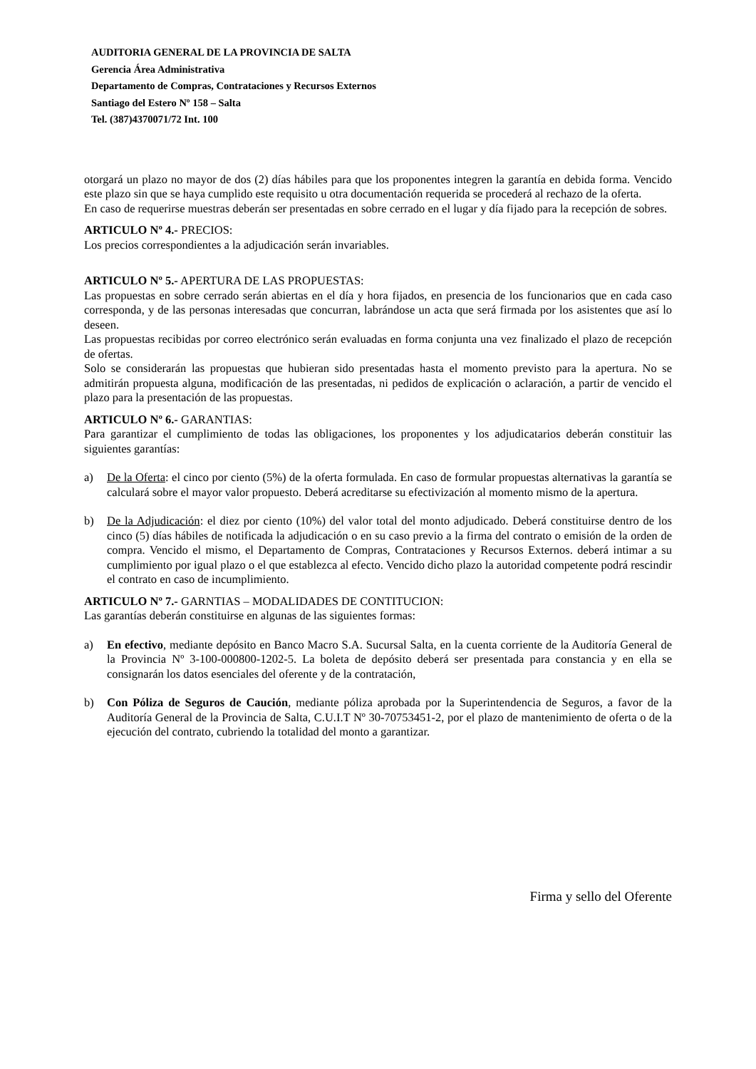AUDITORIA GENERAL DE LA PROVINCIA DE SALTA
Gerencia Área Administrativa
Departamento de Compras, Contrataciones y Recursos Externos
Santiago del Estero Nº 158 – Salta
Tel. (387)4370071/72 Int. 100
otorgará un plazo no mayor de dos (2) días hábiles para que los proponentes integren la garantía en debida forma. Vencido este plazo sin que se haya cumplido este requisito u otra documentación requerida se procederá al rechazo de la oferta.
En caso de requerirse muestras deberán ser presentadas en sobre cerrado en el lugar y día fijado para la recepción de sobres.
ARTICULO Nº 4.- PRECIOS:
Los precios correspondientes a la adjudicación serán invariables.
ARTICULO Nº 5.- APERTURA DE LAS PROPUESTAS:
Las propuestas en sobre cerrado serán abiertas en el día y hora fijados, en presencia de los funcionarios que en cada caso corresponda, y de las personas interesadas que concurran, labrándose un acta que será firmada por los asistentes que así lo deseen.
Las propuestas recibidas por correo electrónico serán evaluadas en forma conjunta una vez finalizado el plazo de recepción de ofertas.
Solo se considerarán las propuestas que hubieran sido presentadas hasta el momento previsto para la apertura. No se admitirán propuesta alguna, modificación de las presentadas, ni pedidos de explicación o aclaración, a partir de vencido el plazo para la presentación de las propuestas.
ARTICULO Nº 6.- GARANTIAS:
Para garantizar el cumplimiento de todas las obligaciones, los proponentes y los adjudicatarios deberán constituir las siguientes garantías:
a) De la Oferta: el cinco por ciento (5%) de la oferta formulada. En caso de formular propuestas alternativas la garantía se calculará sobre el mayor valor propuesto. Deberá acreditarse su efectivización al momento mismo de la apertura.
b) De la Adjudicación: el diez por ciento (10%) del valor total del monto adjudicado. Deberá constituirse dentro de los cinco (5) días hábiles de notificada la adjudicación o en su caso previo a la firma del contrato o emisión de la orden de compra. Vencido el mismo, el Departamento de Compras, Contrataciones y Recursos Externos. deberá intimar a su cumplimiento por igual plazo o el que establezca al efecto. Vencido dicho plazo la autoridad competente podrá rescindir el contrato en caso de incumplimiento.
ARTICULO Nº 7.- GARNTIAS – MODALIDADES DE CONTITUCION:
Las garantías deberán constituirse en algunas de las siguientes formas:
a) En efectivo, mediante depósito en Banco Macro S.A. Sucursal Salta, en la cuenta corriente de la Auditoría General de la Provincia Nº 3-100-000800-1202-5. La boleta de depósito deberá ser presentada para constancia y en ella se consignarán los datos esenciales del oferente y de la contratación,
b) Con Póliza de Seguros de Caución, mediante póliza aprobada por la Superintendencia de Seguros, a favor de la Auditoría General de la Provincia de Salta, C.U.I.T Nº 30-70753451-2, por el plazo de mantenimiento de oferta o de la ejecución del contrato, cubriendo la totalidad del monto a garantizar.
Firma y sello del Oferente